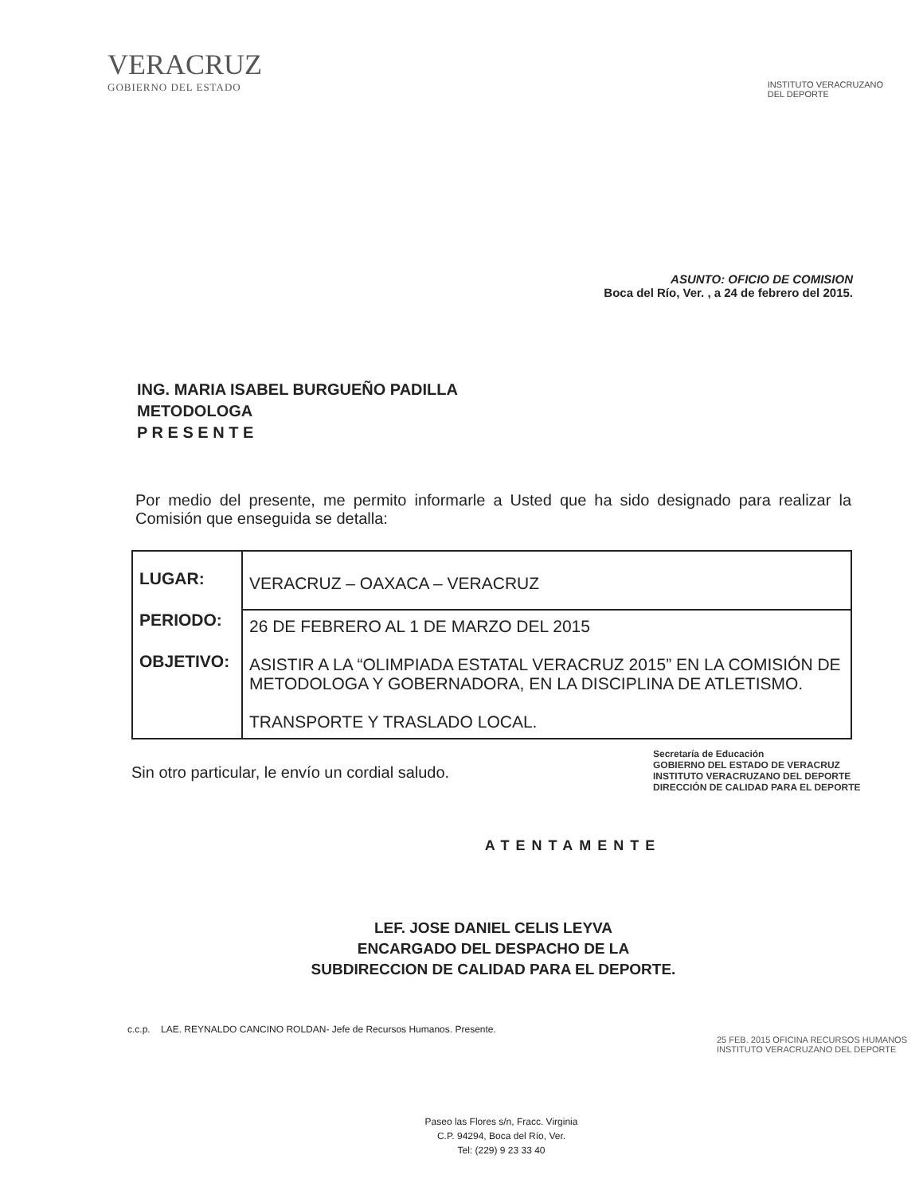VERACRUZ
GOBIERNO DEL ESTADO
INSTITUTO VERACRUZANO
DEL DEPORTE
ASUNTO: OFICIO DE COMISION
Boca del Río, Ver. , a 24 de febrero del 2015.
ING. MARIA ISABEL BURGUEÑO PADILLA
METODOLOGA
P R E S E N T E
Por medio del presente, me permito informarle a Usted que ha sido designado para realizar la Comisión que enseguida se detalla:
| LUGAR: PERIODO: OBJETIVO: | VERACRUZ – OAXACA – VERACRUZ |
| | 26 DE FEBRERO AL 1 DE MARZO DEL 2015 ASISTIR A LA “OLIMPIADA ESTATAL VERACRUZ 2015” EN LA COMISIÓN DE METODOLOGA Y GOBERNADORA, EN LA DISCIPLINA DE ATLETISMO. TRANSPORTE Y TRASLADO LOCAL. |
Sin otro particular, le envío un cordial saludo.
Secretaría de Educación
GOBIERNO DEL ESTADO DE VERACRUZ
INSTITUTO VERACRUZANO DEL DEPORTE
DIRECCIÓN DE CALIDAD PARA EL DEPORTE
ATENTAMENTE
LEF. JOSE DANIEL CELIS LEYVA
ENCARGADO DEL DESPACHO DE LA
SUBDIRECCION DE CALIDAD PARA EL DEPORTE.
c.c.p. LAE. REYNALDO CANCINO ROLDAN- Jefe de Recursos Humanos. Presente.
25 FEB. 2015 OFICINA RECURSOS HUMANOS INSTITUTO VERACRUZANO DEL DEPORTE
Paseo las Flores s/n, Fracc. Virginia
C.P. 94294, Boca del Río, Ver.
Tel: (229) 9 23 33 40